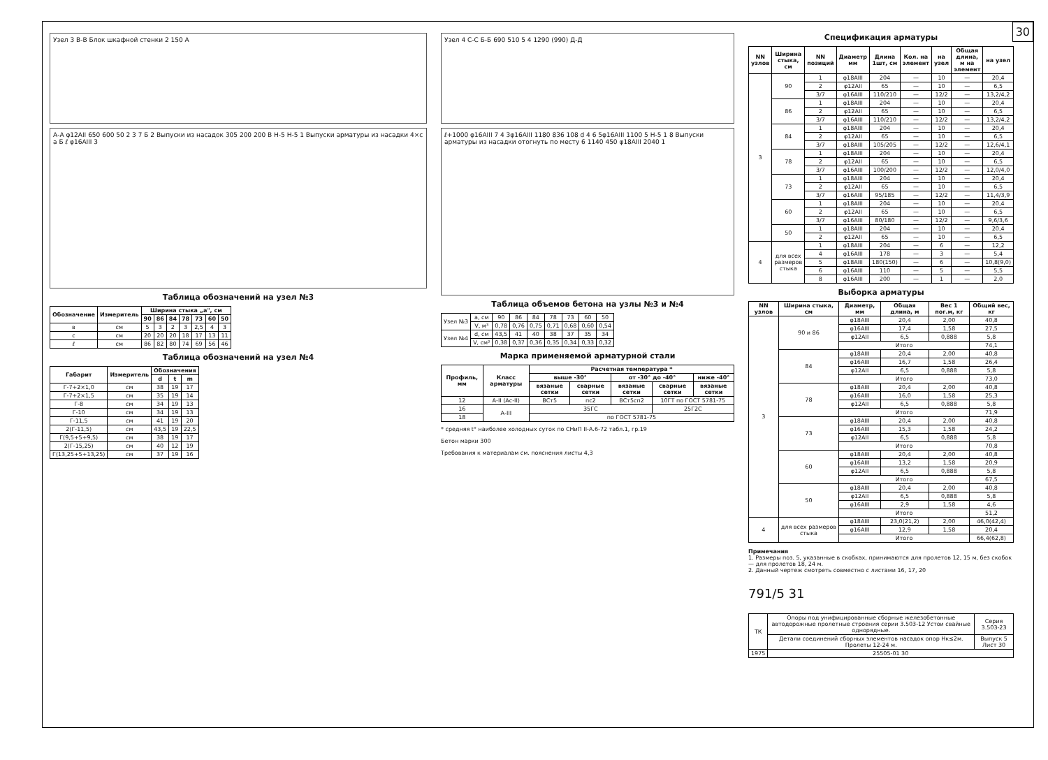30
Узел 3 В-В Блок шкафной стенки 2 150 А
А-А φ12АII 650 600 50 2 3 7 Б 2 Выпуски из насадок 305 200 200 В Н-5 Н-5 1 Выпуски арматуры из насадки 4×c a Б ℓ φ16АIII 3
Таблица обозначений на узел №3
| Обозначение | Измеритель | Ширина стыка „a", см | | | | | | |
| --- | --- | --- | --- | --- | --- | --- | --- | --- |
| | | 90 | 86 | 84 | 78 | 73 | 60 | 50 |
| в | см | 5 | 3 | 2 | 3 | 2,5 | 4 | 3 |
| c | см | 20 | 20 | 20 | 18 | 17 | 13 | 11 |
| ℓ | см | 86 | 82 | 80 | 74 | 69 | 56 | 46 |
Таблица обозначений на узел №4
| Габарит | Измеритель | Обозначения | | |
| --- | --- | --- | --- | --- |
| | | d | t | m |
| Г-7+2×1,0 | см | 38 | 19 | 17 |
| Г-7+2×1,5 | см | 35 | 19 | 14 |
| Г-8 | см | 34 | 19 | 13 |
| Г-10 | см | 34 | 19 | 13 |
| Г-11,5 | см | 41 | 19 | 20 |
| 2(Г-11,5) | см | 43,5 | 19 | 22,5 |
| Г(9,5+5+9,5) | см | 38 | 19 | 17 |
| 2(Г-15,25) | см | 40 | 12 | 19 |
| Г(13,25+5+13,25) | см | 37 | 19 | 16 |
Узел 4 С-С Б-Б 690 510 5 4 1290 (990) Д-Д
ℓ+1000 φ16АIII 7 4 3φ16АIII 1180 836 108 d 4 6 5φ16АIII 1100 5 Н-5 1 8 Выпуски арматуры из насадки отогнуть по месту 6 1140 450 φ18АIII 2040 1
Таблица объемов бетона на узлы №3 и №4
| Узел №3 | a, см | 90 | 86 | 84 | 78 | 73 | 60 | 50 |
| | V, м³ | 0,78 | 0,76 | 0,75 | 0,71 | 0,68 | 0,60 | 0,54 |
| Узел №4 | d, см | 43,5 | 41 | 40 | 38 | 37 | 35 | 34 |
| | V, см³ | 0,38 | 0,37 | 0,36 | 0,35 | 0,34 | 0,33 | 0,32 |
Марка применяемой арматурной стали
| Профиль, мм | Класс арматуры | Расчетная температура * | | | | |
| --- | --- | --- | --- | --- | --- | --- |
| | | выше -30° | | от -30° до -40° | | ниже -40° |
| | | вязаные сетки | сварные сетки | вязаные сетки | сварные сетки | вязаные сетки |
| 12 | А-II (Ас-II) | ВСт5 | пс2 | ВСт5сп2 | 10ГТ по ГОСТ 5781-75 | |
| 16 | А-III | 35ГС | | | 25Г2С | |
| 18 | | по ГОСТ 5781-75 | | | | |
* средняя t° наиболее холодных суток по СНиП II-А.6-72 табл.1, гр.19
Бетон марки 300
Требования к материалам см. пояснения листы 4,3
Спецификация арматуры
| NN узлов | Ширина стыка, см | NN позиций | Диаметр мм | Длина 1шт, см | Кол. на элемент | на узел | Общая длина, м на элемент | на узел |
| --- | --- | --- | --- | --- | --- | --- | --- | --- |
| 3 | 90 | 1 | φ18АIII | 204 | — | 10 | — | 20,4 |
| | | 2 | φ12АII | 65 | — | 10 | — | 6,5 |
| | | 3/7 | φ16АIII | 110/210 | — | 12/2 | — | 13,2/4,2 |
| | 86 | 1 | φ18АIII | 204 | — | 10 | — | 20,4 |
| | | 2 | φ12АII | 65 | — | 10 | — | 6,5 |
| | | 3/7 | φ16АIII | 110/210 | — | 12/2 | — | 13,2/4,2 |
| | 84 | 1 | φ18АIII | 204 | — | 10 | — | 20,4 |
| | | 2 | φ12АII | 65 | — | 10 | — | 6,5 |
| | | 3/7 | φ18АIII | 105/205 | — | 12/2 | — | 12,6/4,1 |
| | 78 | 1 | φ18АIII | 204 | — | 10 | — | 20,4 |
| | | 2 | φ12АII | 65 | — | 10 | — | 6,5 |
| | | 3/7 | φ16АIII | 100/200 | — | 12/2 | — | 12,0/4,0 |
| | 73 | 1 | φ18АIII | 204 | — | 10 | — | 20,4 |
| | | 2 | φ12АII | 65 | — | 10 | — | 6,5 |
| | | 3/7 | φ16АIII | 95/185 | — | 12/2 | — | 11,4/3,9 |
| | 60 | 1 | φ18АIII | 204 | — | 10 | — | 20,4 |
| | | 2 | φ12АII | 65 | — | 10 | — | 6,5 |
| | | 3/7 | φ16АIII | 80/180 | — | 12/2 | — | 9,6/3,6 |
| | 50 | 1 | φ18АIII | 204 | — | 10 | — | 20,4 |
| | | 2 | φ12АII | 65 | — | 10 | — | 6,5 |
| 4 | для всех размеров стыка | 1 | φ18АIII | 204 | — | 6 | — | 12,2 |
| | | 4 | φ16АIII | 178 | — | 3 | — | 5,4 |
| | | 5 | φ18АIII | 180(150) | — | 6 | — | 10,8(9,0) |
| | | 6 | φ16АIII | 110 | — | 5 | — | 5,5 |
| | | 8 | φ16АIII | 200 | — | 1 | — | 2,0 |
Выборка арматуры
| NN узлов | Ширина стыка, см | Диаметр, мм | Общая длина, м | Вес 1 пог.м, кг | Общий вес, кг |
| --- | --- | --- | --- | --- | --- |
| 3 | 90 и 86 | φ18АIII | 20,4 | 2,00 | 40,8 |
| | | φ16АIII | 17,4 | 1,58 | 27,5 |
| | | φ12АII | 6,5 | 0,888 | 5,8 |
| | | Итого | | | 74,1 |
| | 84 | φ18АIII | 20,4 | 2,00 | 40,8 |
| | | φ16АIII | 16,7 | 1,58 | 26,4 |
| | | φ12АII | 6,5 | 0,888 | 5,8 |
| | | Итого | | | 73,0 |
| | 78 | φ18АIII | 20,4 | 2,00 | 40,8 |
| | | φ16АIII | 16,0 | 1,58 | 25,3 |
| | | φ12АII | 6,5 | 0,888 | 5,8 |
| | | Итого | | | 71,9 |
| | 73 | φ18АIII | 20,4 | 2,00 | 40,8 |
| | | φ16АIII | 15,3 | 1,58 | 24,2 |
| | | φ12АII | 6,5 | 0,888 | 5,8 |
| | | Итого | | | 70,8 |
| | 60 | φ18АIII | 20,4 | 2,00 | 40,8 |
| | | φ16АIII | 13,2 | 1,58 | 20,9 |
| | | φ12АII | 6,5 | 0,888 | 5,8 |
| | | Итого | | | 67,5 |
| | 50 | φ18АIII | 20,4 | 2,00 | 40,8 |
| | | φ12АII | 6,5 | 0,888 | 5,8 |
| | | φ16АIII | 2,9 | 1,58 | 4,6 |
| | | Итого | | | 51,2 |
| 4 | для всех размеров стыка | φ18АIII | 23,0(21,2) | 2,00 | 46,0(42,4) |
| | | φ16АIII | 12,9 | 1,58 | 20,4 |
| | | Итого | | | 66,4(62,8) |
Примечания
1. Размеры поз. 5, указанные в скобках, принимаются для пролетов 12, 15 м, без скобок — для пролетов 18, 24 м.
2. Данный чертеж смотреть совместно с листами 16, 17, 20
791/5 31
| ТК | Опоры под унифицированные сборные железобетонные автодорожные пролетные строения серии 3.503-12 Устои свайные однорядные. | Серия 3.503-23 |
| | Детали соединений сборных элементов насадок опор Hк≤2м. Пролеты 12-24 м. | Выпуск 5 Лист 30 |
| 1975 | 25505-01 30 | |